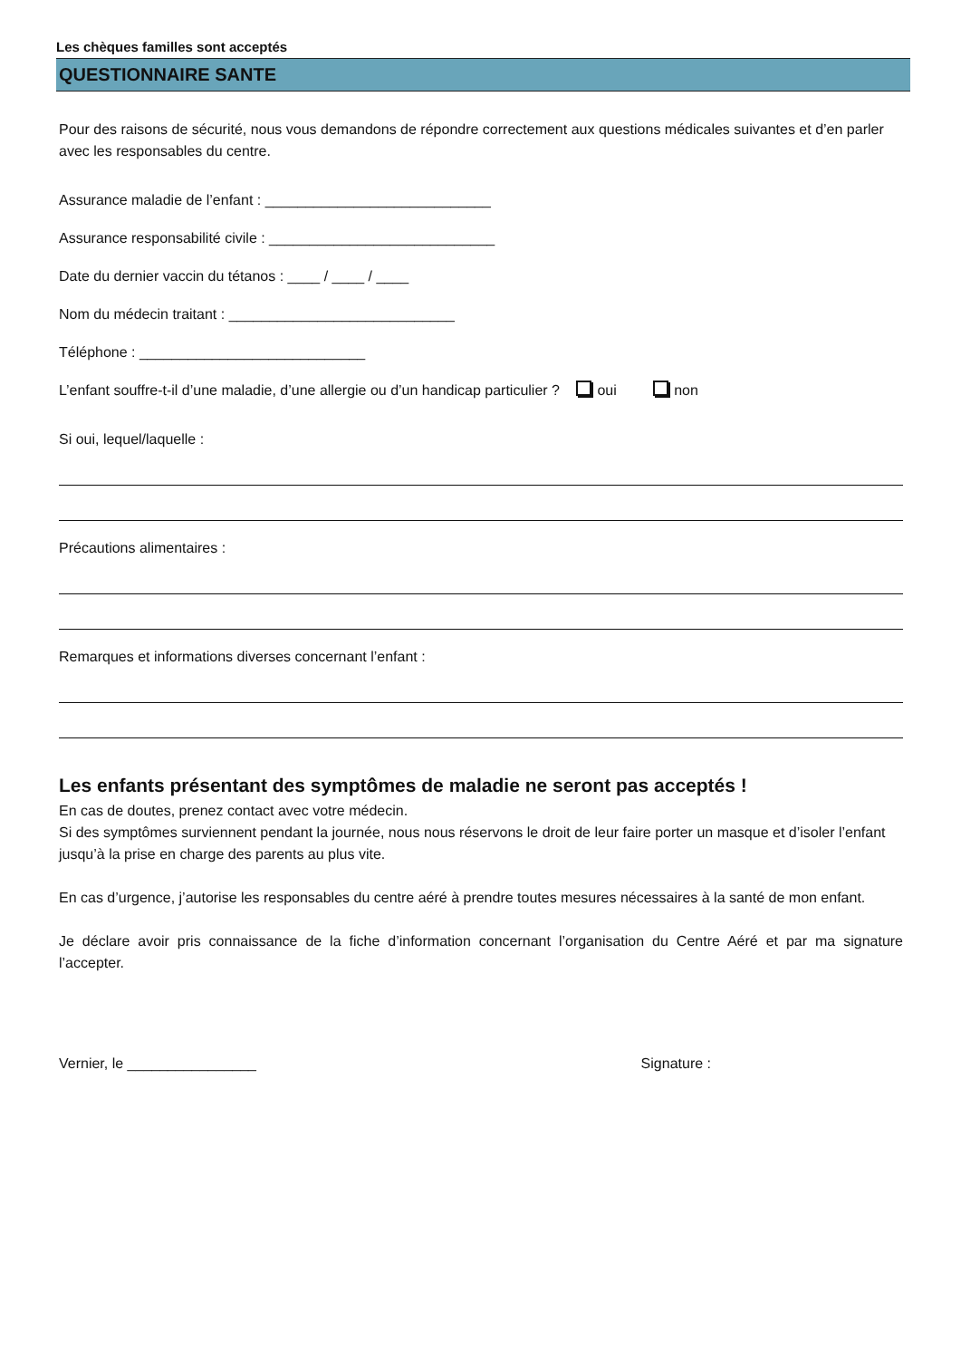Les chèques familles sont acceptés
QUESTIONNAIRE SANTE
Pour des raisons de sécurité, nous vous demandons de répondre correctement aux questions médicales suivantes et d’en parler avec les responsables du centre.
Assurance maladie de l’enfant : ____________________________
Assurance responsabilité civile : ____________________________
Date du dernier vaccin du tétanos : ____ / ____ / ____
Nom du médecin traitant : ____________________________
Téléphone : ____________________________
L’enfant souffre-t-il d’une maladie, d’une allergie ou d’un handicap particulier ? oui non
Si oui, lequel/laquelle :
Précautions alimentaires :
Remarques et informations diverses concernant l’enfant :
Les enfants présentant des symptômes de maladie ne seront pas acceptés !
En cas de doutes, prenez contact avec votre médecin.
Si des symptômes surviennent pendant la journée, nous nous réservons le droit de leur faire porter un masque et d’isoler l’enfant jusqu’à la prise en charge des parents au plus vite.
En cas d’urgence, j’autorise les responsables du centre aéré à prendre toutes mesures nécessaires à la santé de mon enfant.
Je déclare avoir pris connaissance de la fiche d’information concernant l’organisation du Centre Aéré et par ma signature l’accepter.
Vernier, le ________________ Signature :